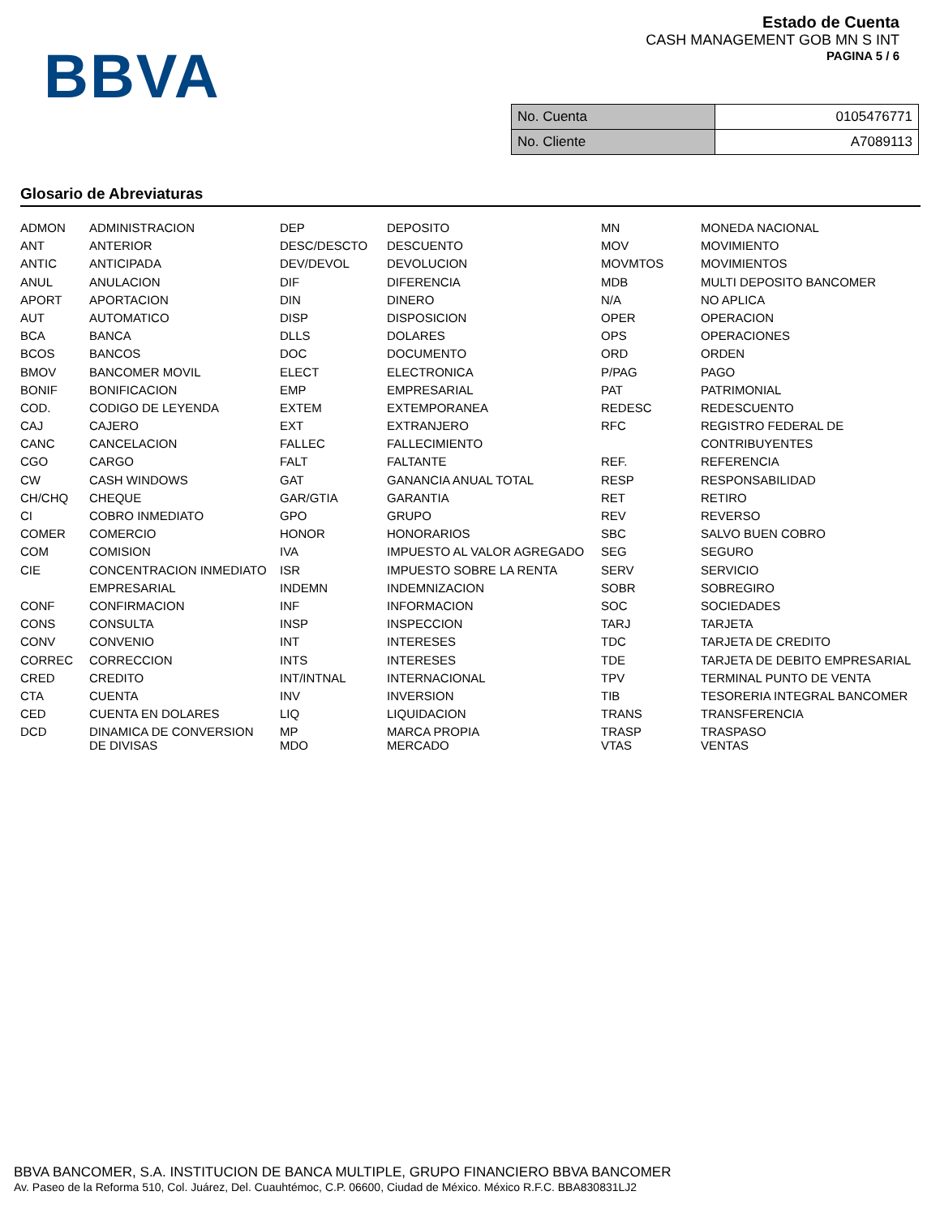BBVA
Estado de Cuenta
CASH MANAGEMENT GOB MN S INT
PAGINA 5 / 6
| No. Cuenta | 0105476771 |
| No. Cliente | A7089113 |
Glosario de Abreviaturas
| ADMON | ADMINISTRACION | DEP | DEPOSITO | MN | MONEDA NACIONAL |
| ANT | ANTERIOR | DESC/DESCTO | DESCUENTO | MOV | MOVIMIENTO |
| ANTIC | ANTICIPADA | DEV/DEVOL | DEVOLUCION | MOVMTOS | MOVIMIENTOS |
| ANUL | ANULACION | DIF | DIFERENCIA | MDB | MULTI DEPOSITO BANCOMER |
| APORT | APORTACION | DIN | DINERO | N/A | NO APLICA |
| AUT | AUTOMATICO | DISP | DISPOSICION | OPER | OPERACION |
| BCA | BANCA | DLLS | DOLARES | OPS | OPERACIONES |
| BCOS | BANCOS | DOC | DOCUMENTO | ORD | ORDEN |
| BMOV | BANCOMER MOVIL | ELECT | ELECTRONICA | P/PAG | PAGO |
| BONIF | BONIFICACION | EMP | EMPRESARIAL | PAT | PATRIMONIAL |
| COD. | CODIGO DE LEYENDA | EXTEM | EXTEMPORANEA | REDESC | REDESCUENTO |
| CAJ | CAJERO | EXT | EXTRANJERO | RFC | REGISTRO FEDERAL DE |
| CANC | CANCELACION | FALLEC | FALLECIMIENTO | | CONTRIBUYENTES |
| CGO | CARGO | FALT | FALTANTE | REF. | REFERENCIA |
| CW | CASH WINDOWS | GAT | GANANCIA ANUAL TOTAL | RESP | RESPONSABILIDAD |
| CH/CHQ | CHEQUE | GAR/GTIA | GARANTIA | RET | RETIRO |
| CI | COBRO INMEDIATO | GPO | GRUPO | REV | REVERSO |
| COMER | COMERCIO | HONOR | HONORARIOS | SBC | SALVO BUEN COBRO |
| COM | COMISION | IVA | IMPUESTO AL VALOR AGREGADO | SEG | SEGURO |
| CIE | CONCENTRACION INMEDIATO | ISR | IMPUESTO SOBRE LA RENTA | SERV | SERVICIO |
| | EMPRESARIAL | INDEMN | INDEMNIZACION | SOBR | SOBREGIRO |
| CONF | CONFIRMACION | INF | INFORMACION | SOC | SOCIEDADES |
| CONS | CONSULTA | INSP | INSPECCION | TARJ | TARJETA |
| CONV | CONVENIO | INT | INTERESES | TDC | TARJETA DE CREDITO |
| CORREC | CORRECCION | INTS | INTERESES | TDE | TARJETA DE DEBITO EMPRESARIAL |
| CRED | CREDITO | INT/INTNAL | INTERNACIONAL | TPV | TERMINAL PUNTO DE VENTA |
| CTA | CUENTA | INV | INVERSION | TIB | TESORERIA INTEGRAL BANCOMER |
| CED | CUENTA EN DOLARES | LIQ | LIQUIDACION | TRANS | TRANSFERENCIA |
| DCD | DINAMICA DE CONVERSION DE DIVISAS | MP MDO | MARCA PROPIA MERCADO | TRASP VTAS | TRASPASO VENTAS |
BBVA BANCOMER, S.A. INSTITUCION DE BANCA MULTIPLE, GRUPO FINANCIERO BBVA BANCOMER
Av. Paseo de la Reforma 510, Col. Juárez, Del. Cuauhtémoc, C.P. 06600, Ciudad de México. México R.F.C. BBA830831LJ2